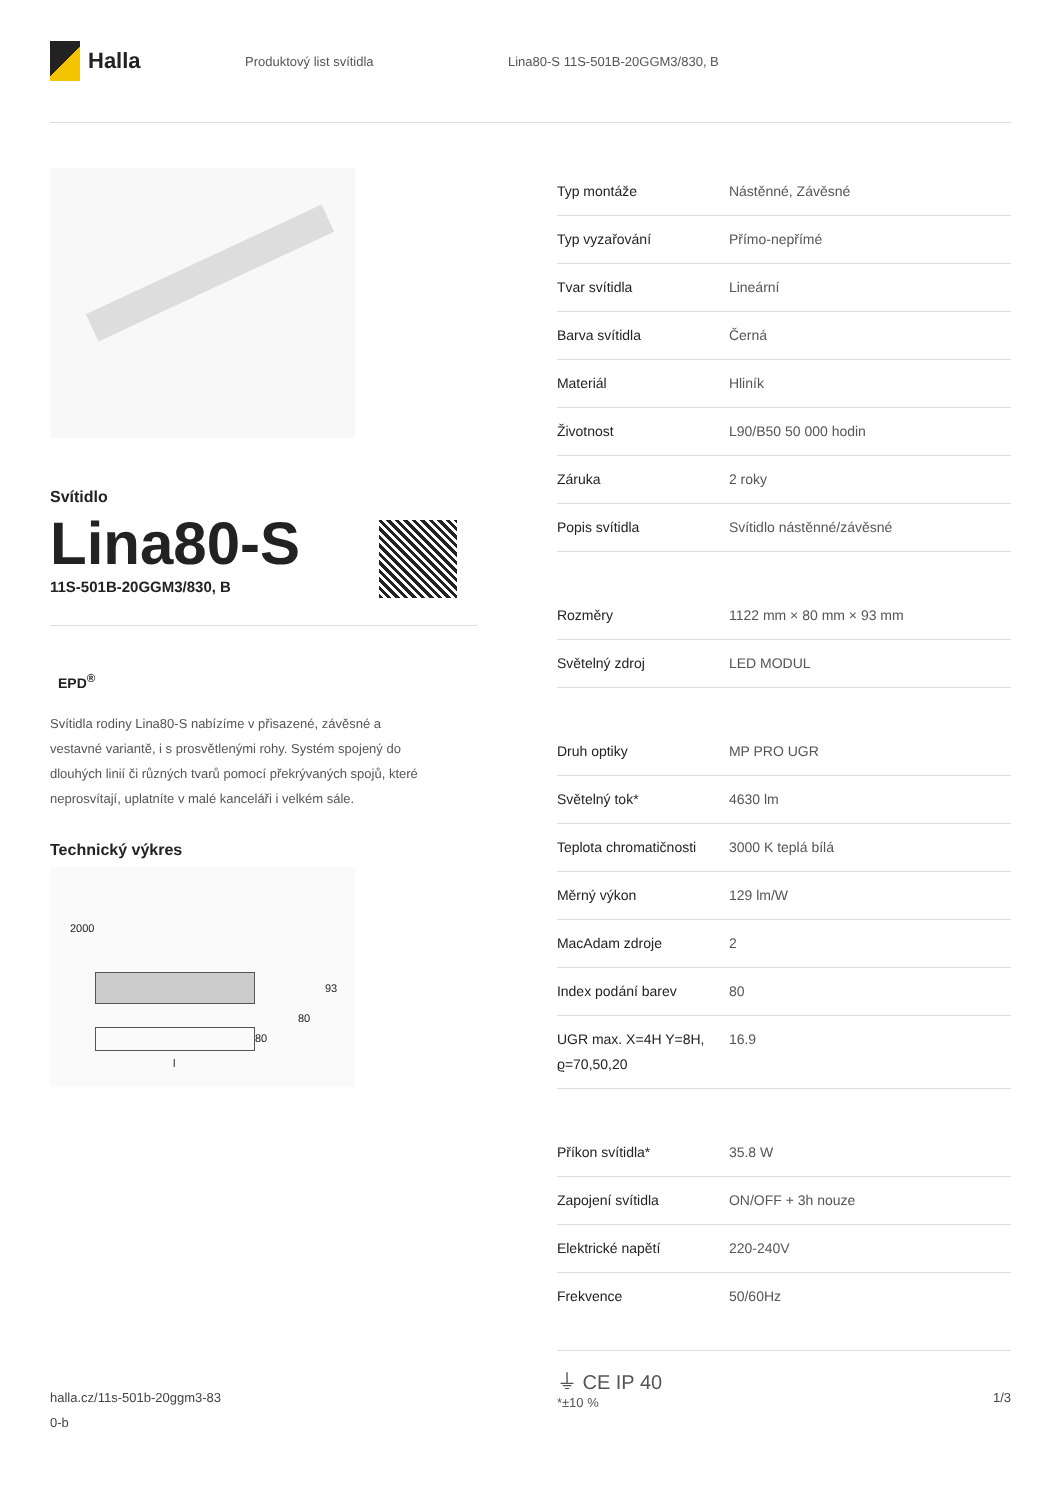Halla
Produktový list svítidla
Lina80-S 11S-501B-20GGM3/830, B
Svítidlo
Lina80-S
11S-501B-20GGM3/830, B
EPD<sup>®</sup>
Svítidla rodiny Lina80-S nabízíme v přisazené, závěsné a vestavné variantě, i s prosvětlenými rohy. Systém spojený do dlouhých linií či různých tvarů pomocí překrývaných spojů, které neprosvítají, uplatníte v malé kanceláři i velkém sále.
Technický výkres
2000
93
80
80
l
| Typ montáže | Nástěnné, Závěsné |
| Typ vyzařování | Přímo-nepřímé |
| Tvar svítidla | Lineární |
| Barva svítidla | Černá |
| Materiál | Hliník |
| Životnost | L90/B50 50 000 hodin |
| Záruka | 2 roky |
| Popis svítidla | Svítidlo nástěnné/závěsné |
| Rozměry | 1122 mm × 80 mm × 93 mm |
| Světelný zdroj | LED MODUL |
| Druh optiky | MP PRO UGR |
| Světelný tok* | 4630 lm |
| Teplota chromatičnosti | 3000 K teplá bílá |
| Měrný výkon | 129 lm/W |
| MacAdam zdroje | 2 |
| Index podání barev | 80 |
| UGR max. X=4H Y=8H, ϱ=70,50,20 | 16.9 |
| Příkon svítidla* | 35.8 W |
| Zapojení svítidla | ON/OFF + 3h nouze |
| Elektrické napětí | 220-240V |
| Frekvence | 50/60Hz |
⏚ CE IP 40
*±10 %
halla.cz/11s-501b-20ggm3-83
0-b
1/3